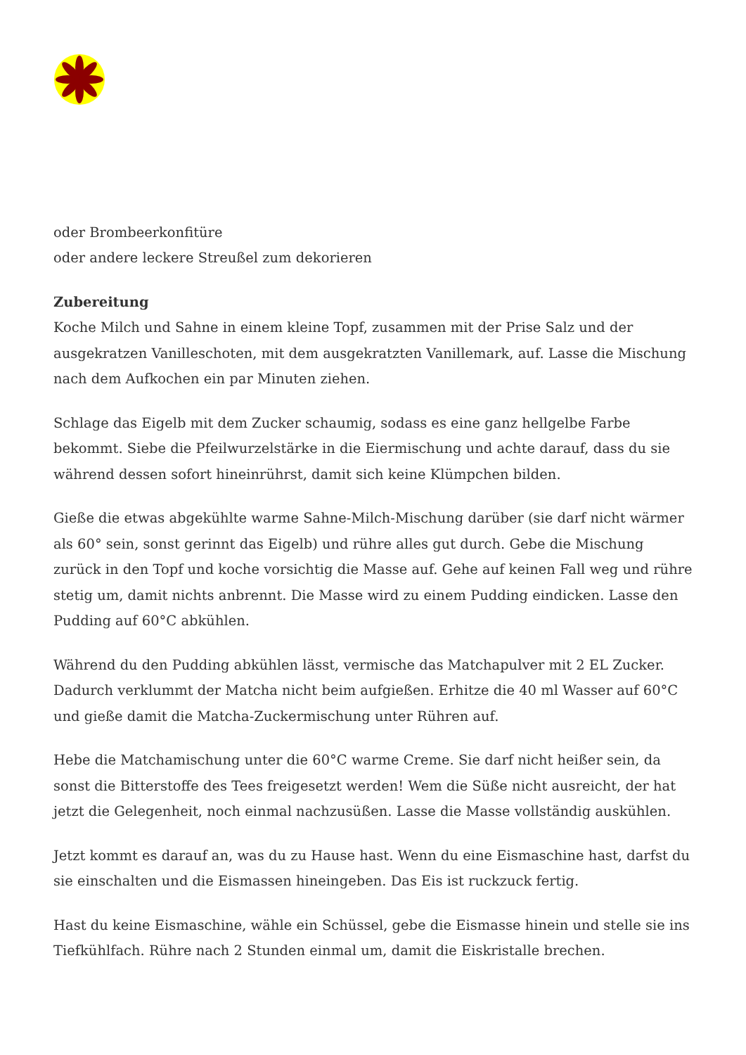oder Brombeerkonfitüre
oder andere leckere Streußel zum dekorieren
Zubereitung
Koche Milch und Sahne in einem kleine Topf, zusammen mit der Prise Salz und der ausgekratzen Vanilleschoten, mit dem ausgekratzten Vanillemark, auf. Lasse die Mischung nach dem Aufkochen ein par Minuten ziehen.
Schlage das Eigelb mit dem Zucker schaumig, sodass es eine ganz hellgelbe Farbe bekommt. Siebe die Pfeilwurzelstärke in die Eiermischung und achte darauf, dass du sie während dessen sofort hineinrührst, damit sich keine Klümpchen bilden.
Gieße die etwas abgekühlte warme Sahne-Milch-Mischung darüber (sie darf nicht wärmer als 60° sein, sonst gerinnt das Eigelb) und rühre alles gut durch. Gebe die Mischung zurück in den Topf und koche vorsichtig die Masse auf. Gehe auf keinen Fall weg und rühre stetig um, damit nichts anbrennt. Die Masse wird zu einem Pudding eindicken. Lasse den Pudding auf 60°C abkühlen.
Während du den Pudding abkühlen lässt, vermische das Matchapulver mit 2 EL Zucker. Dadurch verklummt der Matcha nicht beim aufgießen. Erhitze die 40 ml Wasser auf 60°C und gieße damit die Matcha-Zuckermischung unter Rühren auf.
Hebe die Matchamischung unter die 60°C warme Creme. Sie darf nicht heißer sein, da sonst die Bitterstoffe des Tees freigesetzt werden! Wem die Süße nicht ausreicht, der hat jetzt die Gelegenheit, noch einmal nachzusüßen. Lasse die Masse vollständig auskühlen.
Jetzt kommt es darauf an, was du zu Hause hast. Wenn du eine Eismaschine hast, darfst du sie einschalten und die Eismassen hineingeben. Das Eis ist ruckzuck fertig.
Hast du keine Eismaschine, wähle ein Schüssel, gebe die Eismasse hinein und stelle sie ins Tiefkühlfach. Rühre nach 2 Stunden einmal um, damit die Eiskristalle brechen.